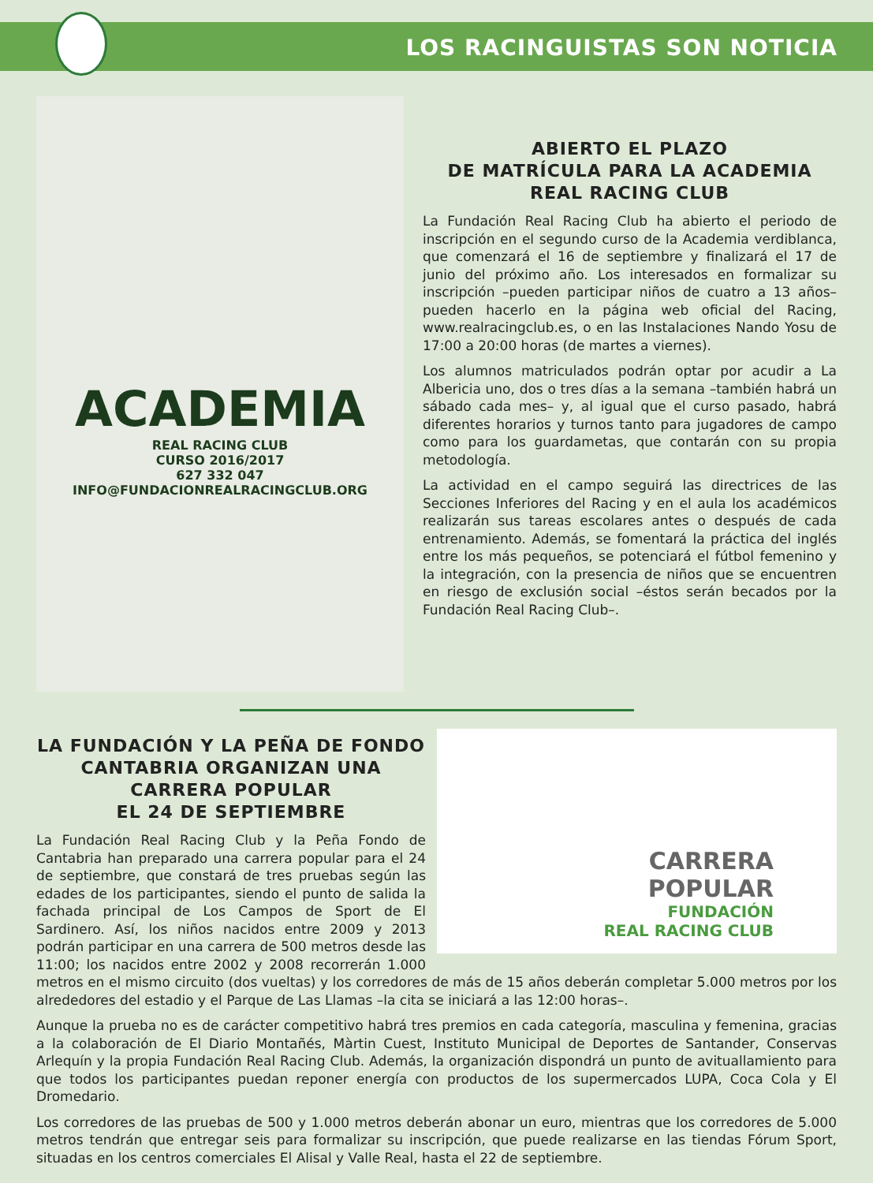LOS RACINGUISTAS SON NOTICIA
ACADEMIA
REAL RACING CLUB
CURSO 2016/2017
627 332 047
INFO@FUNDACIONREALRACINGCLUB.ORG
ABIERTO EL PLAZO
DE MATRÍCULA PARA LA ACADEMIA
REAL RACING CLUB
La Fundación Real Racing Club ha abierto el periodo de inscripción en el segundo curso de la Academia verdiblanca, que comenzará el 16 de septiembre y finalizará el 17 de junio del próximo año. Los interesados en formalizar su inscripción –pueden participar niños de cuatro a 13 años– pueden hacerlo en la página web oficial del Racing, www.realracingclub.es, o en las Instalaciones Nando Yosu de 17:00 a 20:00 horas (de martes a viernes).
Los alumnos matriculados podrán optar por acudir a La Albericia uno, dos o tres días a la semana –también habrá un sábado cada mes– y, al igual que el curso pasado, habrá diferentes horarios y turnos tanto para jugadores de campo como para los guardametas, que contarán con su propia metodología.
La actividad en el campo seguirá las directrices de las Secciones Inferiores del Racing y en el aula los académicos realizarán sus tareas escolares antes o después de cada entrenamiento. Además, se fomentará la práctica del inglés entre los más pequeños, se potenciará el fútbol femenino y la integración, con la presencia de niños que se encuentren en riesgo de exclusión social –éstos serán becados por la Fundación Real Racing Club–.
CARRERA
POPULAR
FUNDACIÓN
REAL RACING CLUB
LA FUNDACIÓN Y LA PEÑA DE FONDO CANTABRIA ORGANIZAN UNA CARRERA POPULAR
EL 24 DE SEPTIEMBRE
La Fundación Real Racing Club y la Peña Fondo de Cantabria han preparado una carrera popular para el 24 de septiembre, que constará de tres pruebas según las edades de los participantes, siendo el punto de salida la fachada principal de Los Campos de Sport de El Sardinero. Así, los niños nacidos entre 2009 y 2013 podrán participar en una carrera de 500 metros desde las 11:00; los nacidos entre 2002 y 2008 recorrerán 1.000 metros en el mismo circuito (dos vueltas) y los corredores de más de 15 años deberán completar 5.000 metros por los alrededores del estadio y el Parque de Las Llamas –la cita se iniciará a las 12:00 horas–.
Aunque la prueba no es de carácter competitivo habrá tres premios en cada categoría, masculina y femenina, gracias a la colaboración de El Diario Montañés, Màrtin Cuest, Instituto Municipal de Deportes de Santander, Conservas Arlequín y la propia Fundación Real Racing Club. Además, la organización dispondrá un punto de avituallamiento para que todos los participantes puedan reponer energía con productos de los supermercados LUPA, Coca Cola y El Dromedario.
Los corredores de las pruebas de 500 y 1.000 metros deberán abonar un euro, mientras que los corredores de 5.000 metros tendrán que entregar seis para formalizar su inscripción, que puede realizarse en las tiendas Fórum Sport, situadas en los centros comerciales El Alisal y Valle Real, hasta el 22 de septiembre.